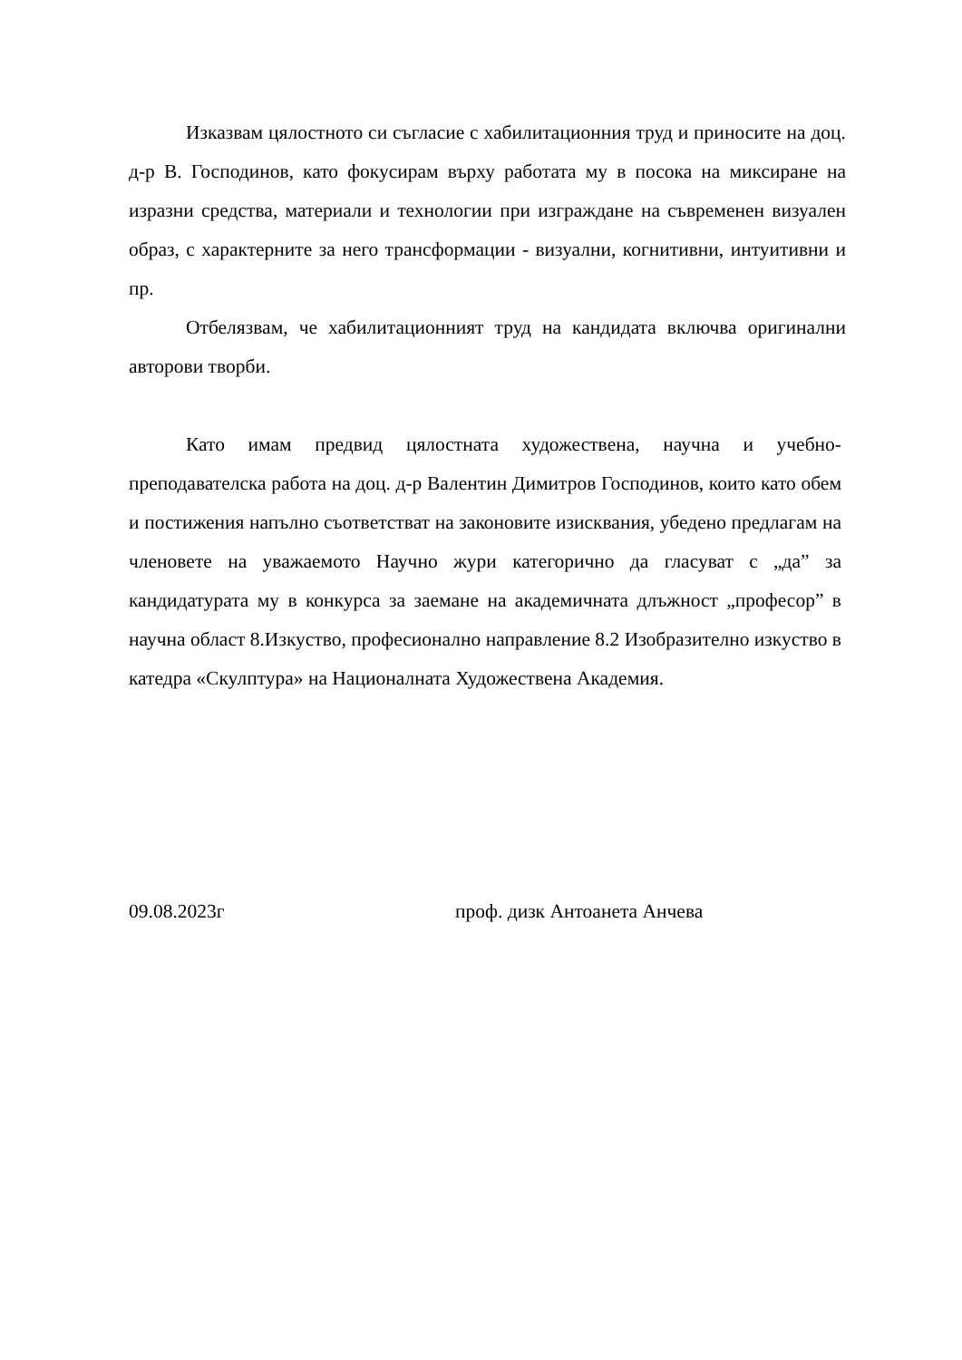Изказвам цялостното си съгласие с хабилитационния труд и приносите на доц. д-р В. Господинов, като фокусирам върху работата му в посока на миксиране на изразни средства, материали и технологии при изграждане на съвременен визуален образ, с характерните за него трансформации - визуални, когнитивни, интуитивни и пр.
Отбелязвам, че хабилитационният труд на кандидата включва оригинални авторови творби.
Като имам предвид цялостната художествена, научна и учебно-преподавателска работа на доц. д-р Валентин Димитров Господинов, които като обем и постижения напълно съответстват на законовите изисквания, убедено предлагам на членовете на уважаемото Научно жури категорично да гласуват с „да” за кандидатурата му в конкурса за заемане на академичната длъжност „професор” в научна област 8.Изкуство, професионално направление 8.2 Изобразително изкуство в катедра «Скулптура» на Националната Художествена Академия.
09.08.2023г проф. дизк Антоанета Анчева